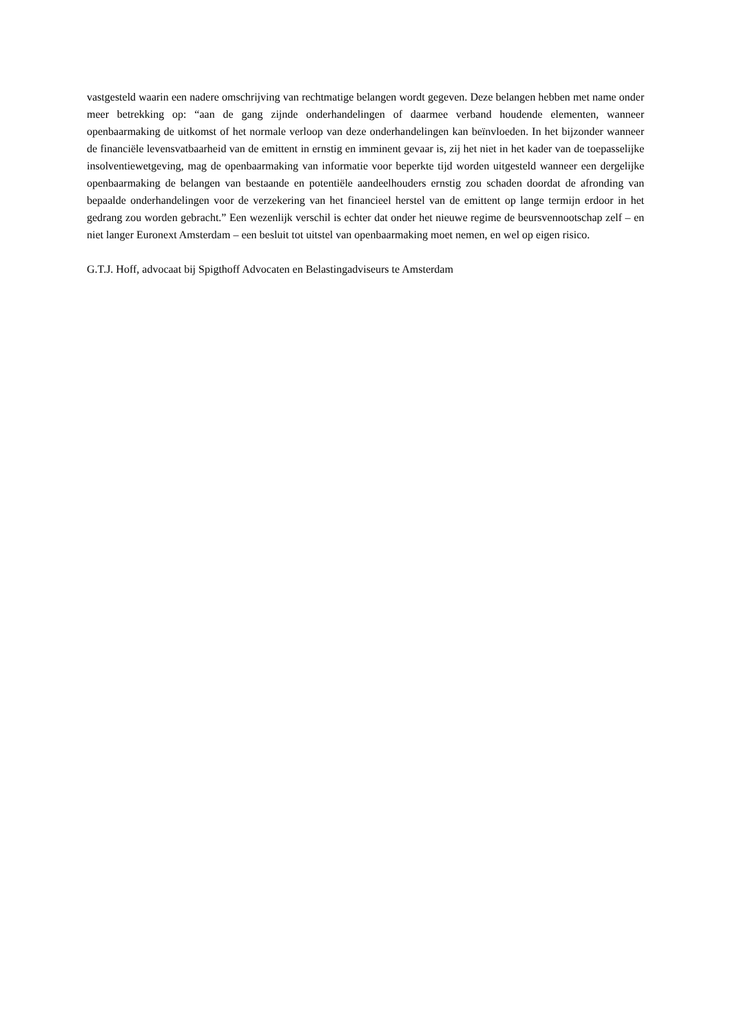vastgesteld waarin een nadere omschrijving van rechtmatige belangen wordt gegeven. Deze belangen hebben met name onder meer betrekking op: “aan de gang zijnde onderhandelingen of daarmee verband houdende elementen, wanneer openbaarmaking de uitkomst of het normale verloop van deze onderhandelingen kan beïnvloeden. In het bijzonder wanneer de financiële levensvatbaarheid van de emittent in ernstig en imminent gevaar is, zij het niet in het kader van de toepasselijke insolventiewetgeving, mag de openbaarmaking van informatie voor beperkte tijd worden uitgesteld wanneer een dergelijke openbaarmaking de belangen van bestaande en potentiële aandeelhouders ernstig zou schaden doordat de afronding van bepaalde onderhandelingen voor de verzekering van het financieel herstel van de emittent op lange termijn erdoor in het gedrang zou worden gebracht.” Een wezenlijk verschil is echter dat onder het nieuwe regime de beursvennootschap zelf – en niet langer Euronext Amsterdam – een besluit tot uitstel van openbaarmaking moet nemen, en wel op eigen risico.
G.T.J. Hoff, advocaat bij Spigthoff Advocaten en Belastingadviseurs te Amsterdam